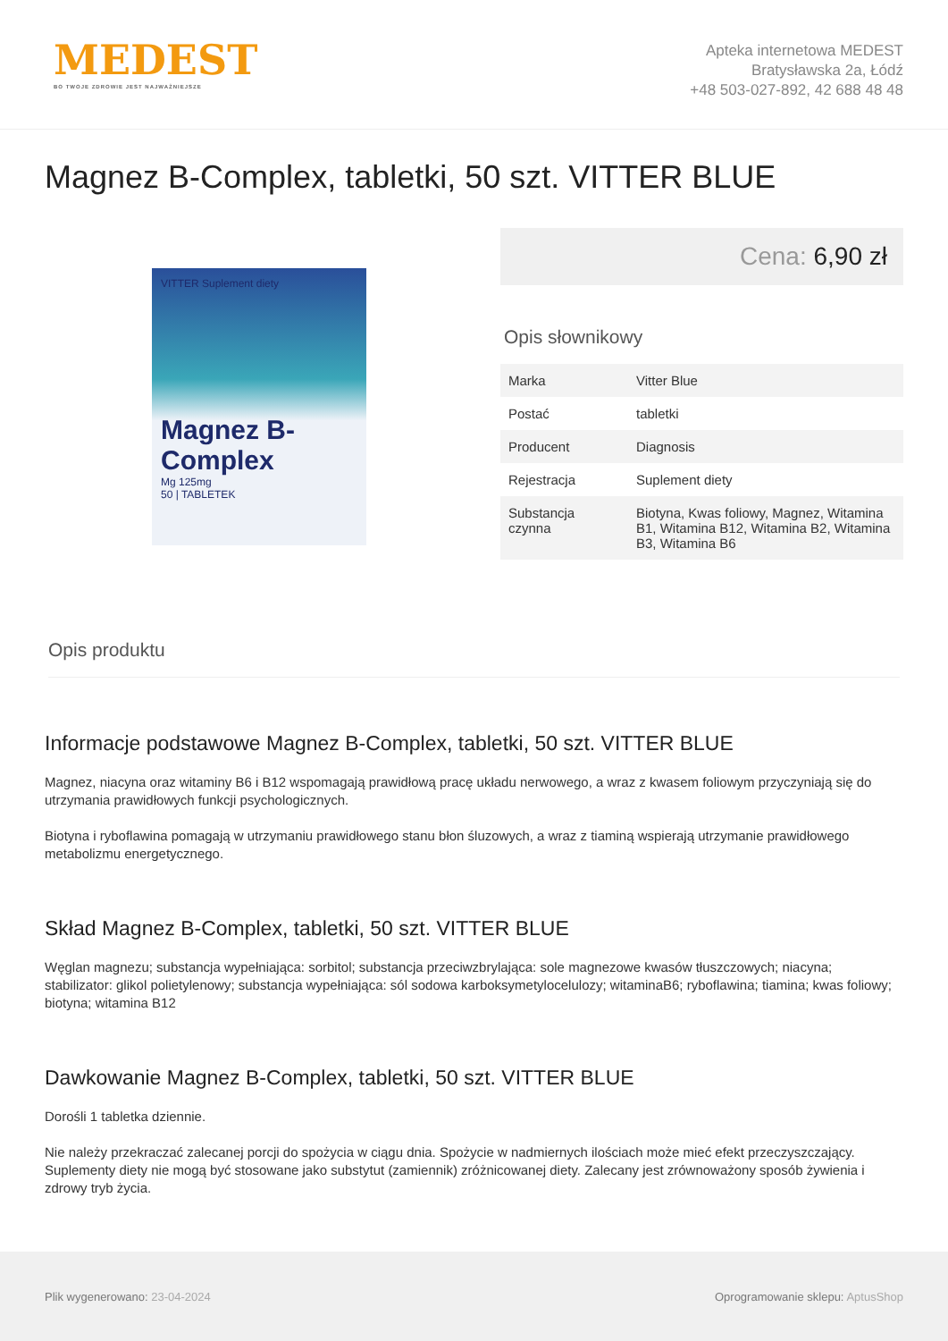MEDEST
BO TWOJE ZDROWIE JEST NAJWAŻNIEJSZE
Apteka internetowa MEDEST
Bratysławska 2a, Łódź
+48 503-027-892, 42 688 48 48
Magnez B-Complex, tabletki, 50 szt. VITTER BLUE
VITTER Suplement diety
Magnez B-Complex
Mg 125mg
50 | TABLETEK
Cena: 6,90 zł
Opis słownikowy
| Marka | Vitter Blue |
| Postać | tabletki |
| Producent | Diagnosis |
| Rejestracja | Suplement diety |
| Substancja czynna | Biotyna, Kwas foliowy, Magnez, Witamina B1, Witamina B12, Witamina B2, Witamina B3, Witamina B6 |
Opis produktu
Informacje podstawowe Magnez B-Complex, tabletki, 50 szt. VITTER BLUE
Magnez, niacyna oraz witaminy B6 i B12 wspomagają prawidłową pracę układu nerwowego, a wraz z kwasem foliowym przyczyniają się do utrzymania prawidłowych funkcji psychologicznych.
Biotyna i ryboflawina pomagają w utrzymaniu prawidłowego stanu błon śluzowych, a wraz z tiaminą wspierają utrzymanie prawidłowego metabolizmu energetycznego.
Skład Magnez B-Complex, tabletki, 50 szt. VITTER BLUE
Węglan magnezu; substancja wypełniająca: sorbitol; substancja przeciwzbrylająca: sole magnezowe kwasów tłuszczowych; niacyna; stabilizator: glikol polietylenowy; substancja wypełniająca: sól sodowa karboksymetylocelulozy; witaminaB6; ryboflawina; tiamina; kwas foliowy; biotyna; witamina B12
Dawkowanie Magnez B-Complex, tabletki, 50 szt. VITTER BLUE
Dorośli 1 tabletka dziennie.
Nie należy przekraczać zalecanej porcji do spożycia w ciągu dnia. Spożycie w nadmiernych ilościach może mieć efekt przeczyszczający. Suplementy diety nie mogą być stosowane jako substytut (zamiennik) zróżnicowanej diety. Zalecany jest zrównoważony sposób żywienia i zdrowy tryb życia.
Plik wygenerowano: 23-04-2024
Oprogramowanie sklepu: AptusShop